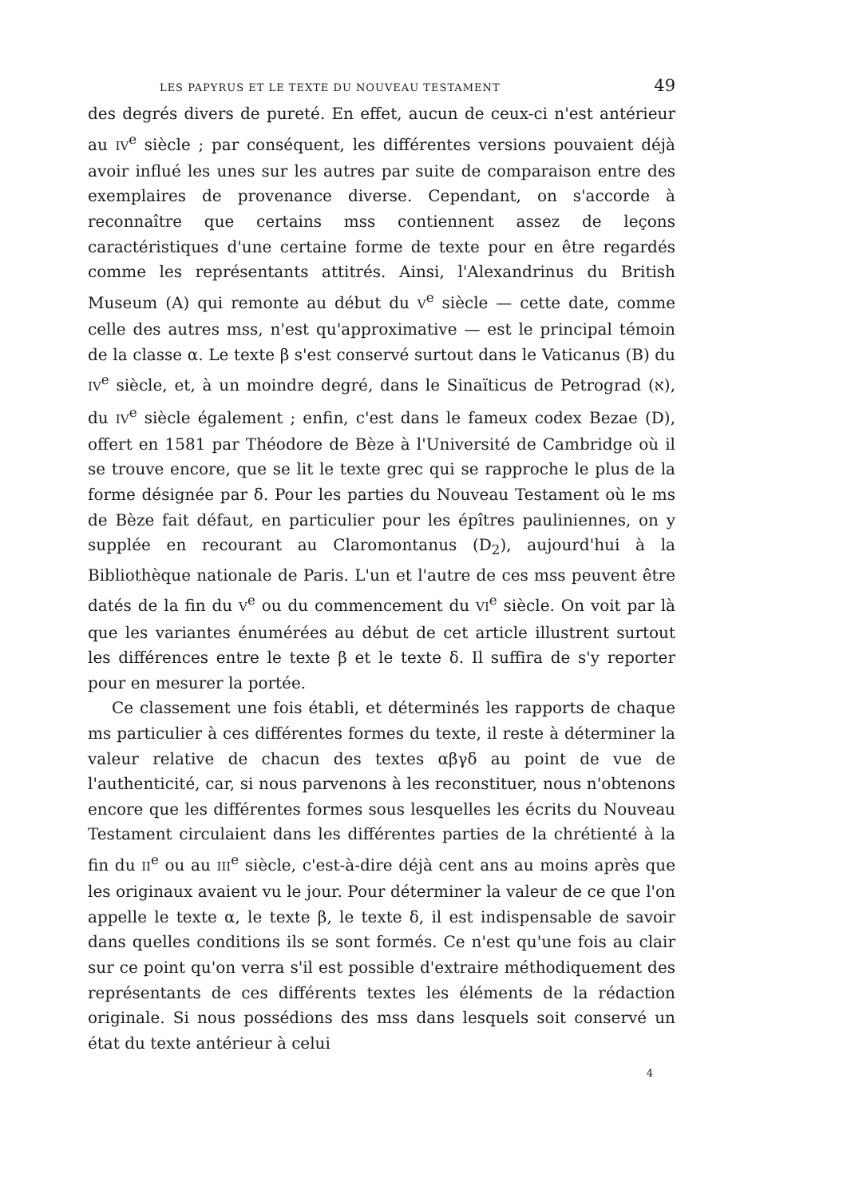LES PAPYRUS ET LE TEXTE DU NOUVEAU TESTAMENT 49
des degrés divers de pureté. En effet, aucun de ceux-ci n'est antérieur au IV<sup>e</sup> siècle ; par conséquent, les différentes versions pouvaient déjà avoir influé les unes sur les autres par suite de comparaison entre des exemplaires de provenance diverse. Cependant, on s'accorde à reconnaître que certains mss contiennent assez de leçons caractéristiques d'une certaine forme de texte pour en être regardés comme les représentants attitrés. Ainsi, l'Alexandrinus du British Museum (A) qui remonte au début du V<sup>e</sup> siècle — cette date, comme celle des autres mss, n'est qu'approximative — est le principal témoin de la classe α. Le texte β s'est conservé surtout dans le Vaticanus (B) du IV<sup>e</sup> siècle, et, à un moindre degré, dans le Sinaïticus de Petrograd (א), du IV<sup>e</sup> siècle également ; enfin, c'est dans le fameux codex Bezae (D), offert en 1581 par Théodore de Bèze à l'Université de Cambridge où il se trouve encore, que se lit le texte grec qui se rapproche le plus de la forme désignée par δ. Pour les parties du Nouveau Testament où le ms de Bèze fait défaut, en particulier pour les épîtres pauliniennes, on y supplée en recourant au Claromontanus (D<sub>2</sub>), aujourd'hui à la Bibliothèque nationale de Paris. L'un et l'autre de ces mss peuvent être datés de la fin du V<sup>e</sup> ou du commencement du VI<sup>e</sup> siècle. On voit par là que les variantes énumérées au début de cet article illustrent surtout les différences entre le texte β et le texte δ. Il suffira de s'y reporter pour en mesurer la portée.
Ce classement une fois établi, et déterminés les rapports de chaque ms particulier à ces différentes formes du texte, il reste à déterminer la valeur relative de chacun des textes αβγδ au point de vue de l'authenticité, car, si nous parvenons à les reconstituer, nous n'obtenons encore que les différentes formes sous lesquelles les écrits du Nouveau Testament circulaient dans les différentes parties de la chrétienté à la fin du II<sup>e</sup> ou au III<sup>e</sup> siècle, c'est-à-dire déjà cent ans au moins après que les originaux avaient vu le jour. Pour déterminer la valeur de ce que l'on appelle le texte α, le texte β, le texte δ, il est indispensable de savoir dans quelles conditions ils se sont formés. Ce n'est qu'une fois au clair sur ce point qu'on verra s'il est possible d'extraire méthodiquement des représentants de ces différents textes les éléments de la rédaction originale. Si nous possédions des mss dans lesquels soit conservé un état du texte antérieur à celui
4